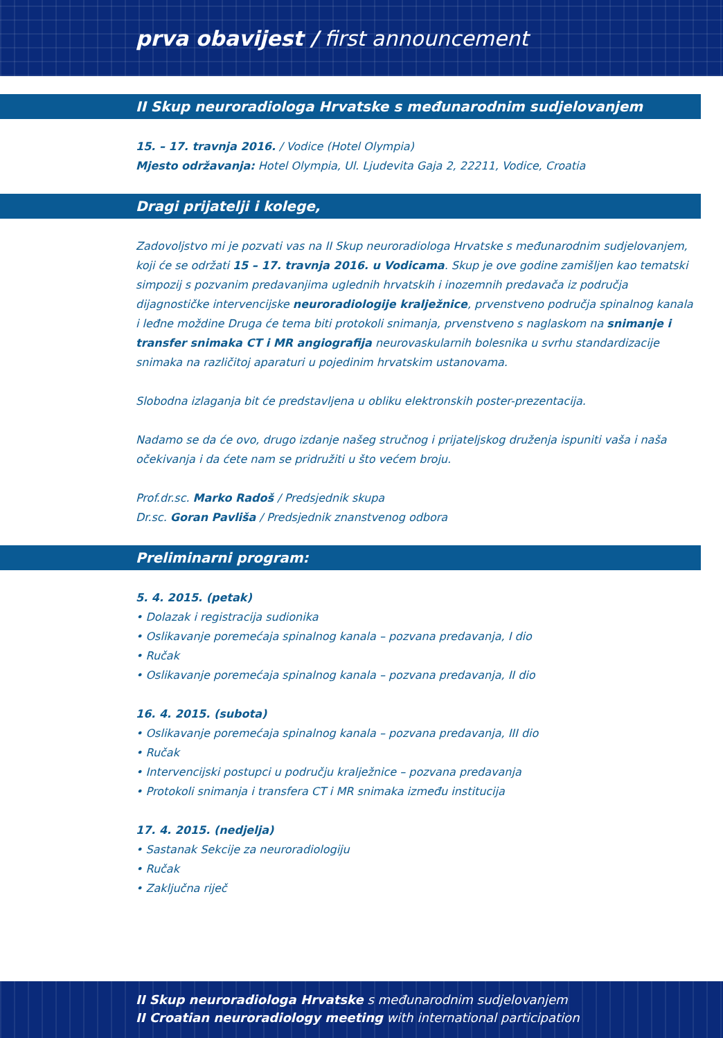prva obavijest / first announcement
II Skup neuroradiologa Hrvatske s međunarodnim sudjelovanjem
15. – 17. travnja 2016. / Vodice (Hotel Olympia)
Mjesto održavanja: Hotel Olympia, Ul. Ljudevita Gaja 2, 22211, Vodice, Croatia
Dragi prijatelji i kolege,
Zadovoljstvo mi je pozvati vas na II Skup neuroradiologa Hrvatske s međunarodnim sudjelovanjem, koji će se održati 15 – 17. travnja 2016. u Vodicama. Skup je ove godine zamišljen kao tematski simpozij s pozvanim predavanjima uglednih hrvatskih i inozemnih predavača iz područja dijagnostičke intervencijske neuroradiologije kralježnice, prvenstveno područja spinalnog kanala i leđne moždine Druga će tema biti protokoli snimanja, prvenstveno s naglaskom na snimanje i transfer snimaka CT i MR angiografija neurovaskularnih bolesnika u svrhu standardizacije snimaka na različitoj aparaturi u pojedinim hrvatskim ustanovama.
Slobodna izlaganja bit će predstavljena u obliku elektronskih poster-prezentacija.
Nadamo se da će ovo, drugo izdanje našeg stručnog i prijateljskog druženja ispuniti vaša i naša očekivanja i da ćete nam se pridružiti u što većem broju.
Prof.dr.sc. Marko Radoš / Predsjednik skupa
Dr.sc. Goran Pavliša / Predsjednik znanstvenog odbora
Preliminarni program:
5. 4. 2015. (petak)
• Dolazak i registracija sudionika
• Oslikavanje poremećaja spinalnog kanala – pozvana predavanja, I dio
• Ručak
• Oslikavanje poremećaja spinalnog kanala – pozvana predavanja, II dio
16. 4. 2015. (subota)
• Oslikavanje poremećaja spinalnog kanala – pozvana predavanja, III dio
• Ručak
• Intervencijski postupci u području kralježnice – pozvana predavanja
• Protokoli snimanja i transfera CT i MR snimaka između institucija
17. 4. 2015. (nedjelja)
• Sastanak Sekcije za neuroradiologiju
• Ručak
• Zaključna riječ
II Skup neuroradiologa Hrvatske s međunarodnim sudjelovanjem
II Croatian neuroradiology meeting with international participation